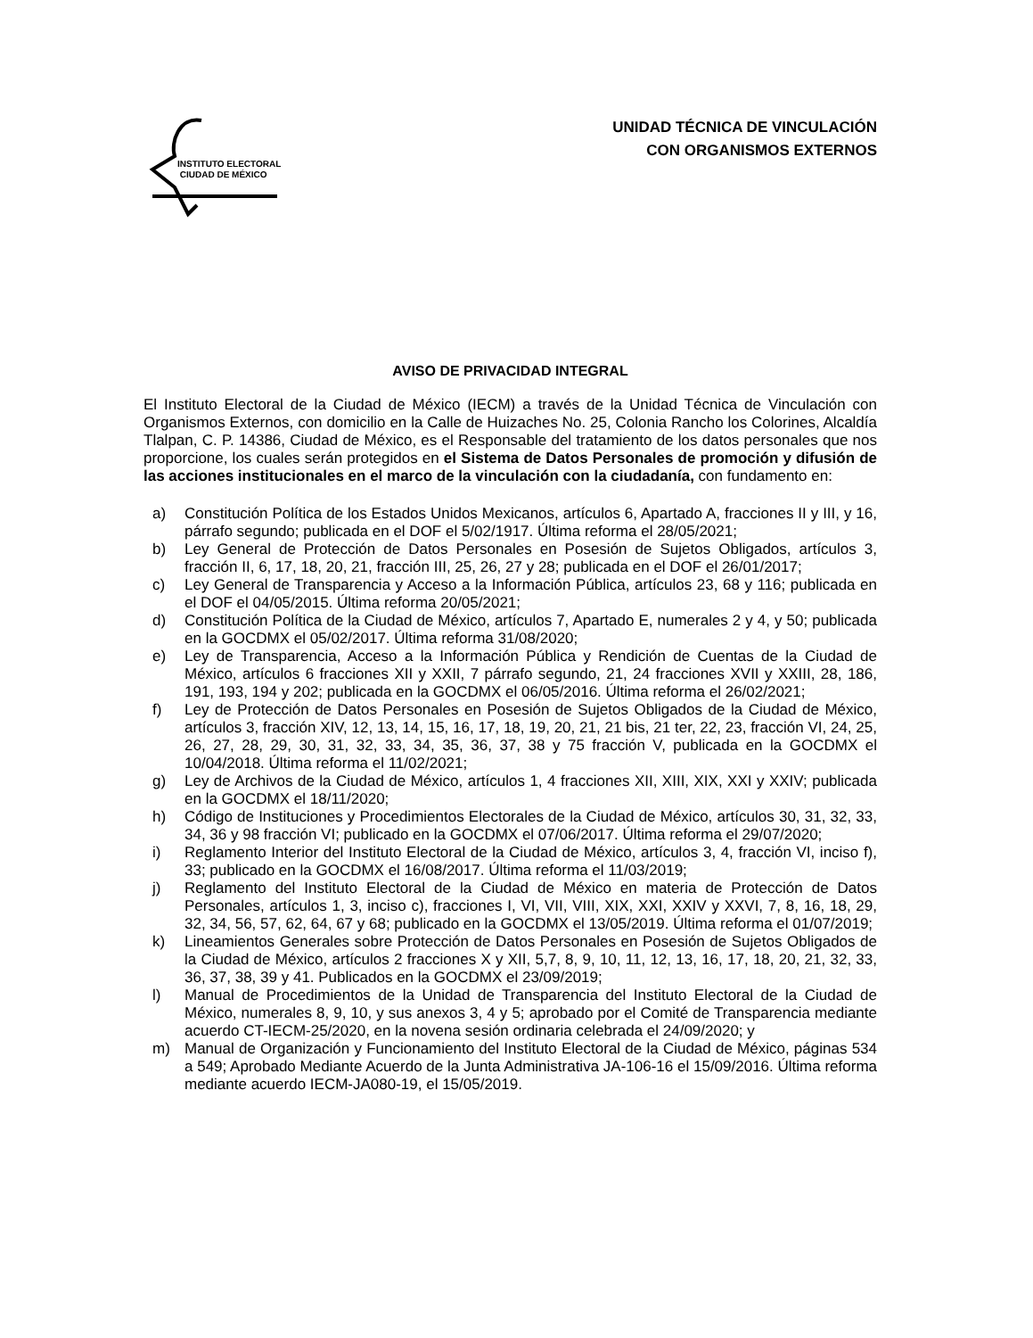INSTITUTO ELECTORAL
CIUDAD DE MÉXICO
UNIDAD TÉCNICA DE VINCULACIÓN
CON ORGANISMOS EXTERNOS
AVISO DE PRIVACIDAD INTEGRAL
El Instituto Electoral de la Ciudad de México (IECM) a través de la Unidad Técnica de Vinculación con Organismos Externos, con domicilio en la Calle de Huizaches No. 25, Colonia Rancho los Colorines, Alcaldía Tlalpan, C. P. 14386, Ciudad de México, es el Responsable del tratamiento de los datos personales que nos proporcione, los cuales serán protegidos en el Sistema de Datos Personales de promoción y difusión de las acciones institucionales en el marco de la vinculación con la ciudadanía, con fundamento en:
a) Constitución Política de los Estados Unidos Mexicanos, artículos 6, Apartado A, fracciones II y III, y 16, párrafo segundo; publicada en el DOF el 5/02/1917. Última reforma el 28/05/2021;
b) Ley General de Protección de Datos Personales en Posesión de Sujetos Obligados, artículos 3, fracción II, 6, 17, 18, 20, 21, fracción III, 25, 26, 27 y 28; publicada en el DOF el 26/01/2017;
c) Ley General de Transparencia y Acceso a la Información Pública, artículos 23, 68 y 116; publicada en el DOF el 04/05/2015. Última reforma 20/05/2021;
d) Constitución Política de la Ciudad de México, artículos 7, Apartado E, numerales 2 y 4, y 50; publicada en la GOCDMX el 05/02/2017. Última reforma 31/08/2020;
e) Ley de Transparencia, Acceso a la Información Pública y Rendición de Cuentas de la Ciudad de México, artículos 6 fracciones XII y XXII, 7 párrafo segundo, 21, 24 fracciones XVII y XXIII, 28, 186, 191, 193, 194 y 202; publicada en la GOCDMX el 06/05/2016. Última reforma el 26/02/2021;
f) Ley de Protección de Datos Personales en Posesión de Sujetos Obligados de la Ciudad de México, artículos 3, fracción XIV, 12, 13, 14, 15, 16, 17, 18, 19, 20, 21, 21 bis, 21 ter, 22, 23, fracción VI, 24, 25, 26, 27, 28, 29, 30, 31, 32, 33, 34, 35, 36, 37, 38 y 75 fracción V, publicada en la GOCDMX el 10/04/2018. Última reforma el 11/02/2021;
g) Ley de Archivos de la Ciudad de México, artículos 1, 4 fracciones XII, XIII, XIX, XXI y XXIV; publicada en la GOCDMX el 18/11/2020;
h) Código de Instituciones y Procedimientos Electorales de la Ciudad de México, artículos 30, 31, 32, 33, 34, 36 y 98 fracción VI; publicado en la GOCDMX el 07/06/2017. Última reforma el 29/07/2020;
i) Reglamento Interior del Instituto Electoral de la Ciudad de México, artículos 3, 4, fracción VI, inciso f), 33; publicado en la GOCDMX el 16/08/2017. Última reforma el 11/03/2019;
j) Reglamento del Instituto Electoral de la Ciudad de México en materia de Protección de Datos Personales, artículos 1, 3, inciso c), fracciones I, VI, VII, VIII, XIX, XXI, XXIV y XXVI, 7, 8, 16, 18, 29, 32, 34, 56, 57, 62, 64, 67 y 68; publicado en la GOCDMX el 13/05/2019. Última reforma el 01/07/2019;
k) Lineamientos Generales sobre Protección de Datos Personales en Posesión de Sujetos Obligados de la Ciudad de México, artículos 2 fracciones X y XII, 5,7, 8, 9, 10, 11, 12, 13, 16, 17, 18, 20, 21, 32, 33, 36, 37, 38, 39 y 41. Publicados en la GOCDMX el 23/09/2019;
l) Manual de Procedimientos de la Unidad de Transparencia del Instituto Electoral de la Ciudad de México, numerales 8, 9, 10, y sus anexos 3, 4 y 5; aprobado por el Comité de Transparencia mediante acuerdo CT-IECM-25/2020, en la novena sesión ordinaria celebrada el 24/09/2020; y
m) Manual de Organización y Funcionamiento del Instituto Electoral de la Ciudad de México, páginas 534 a 549; Aprobado Mediante Acuerdo de la Junta Administrativa JA-106-16 el 15/09/2016. Última reforma mediante acuerdo IECM-JA080-19, el 15/05/2019.